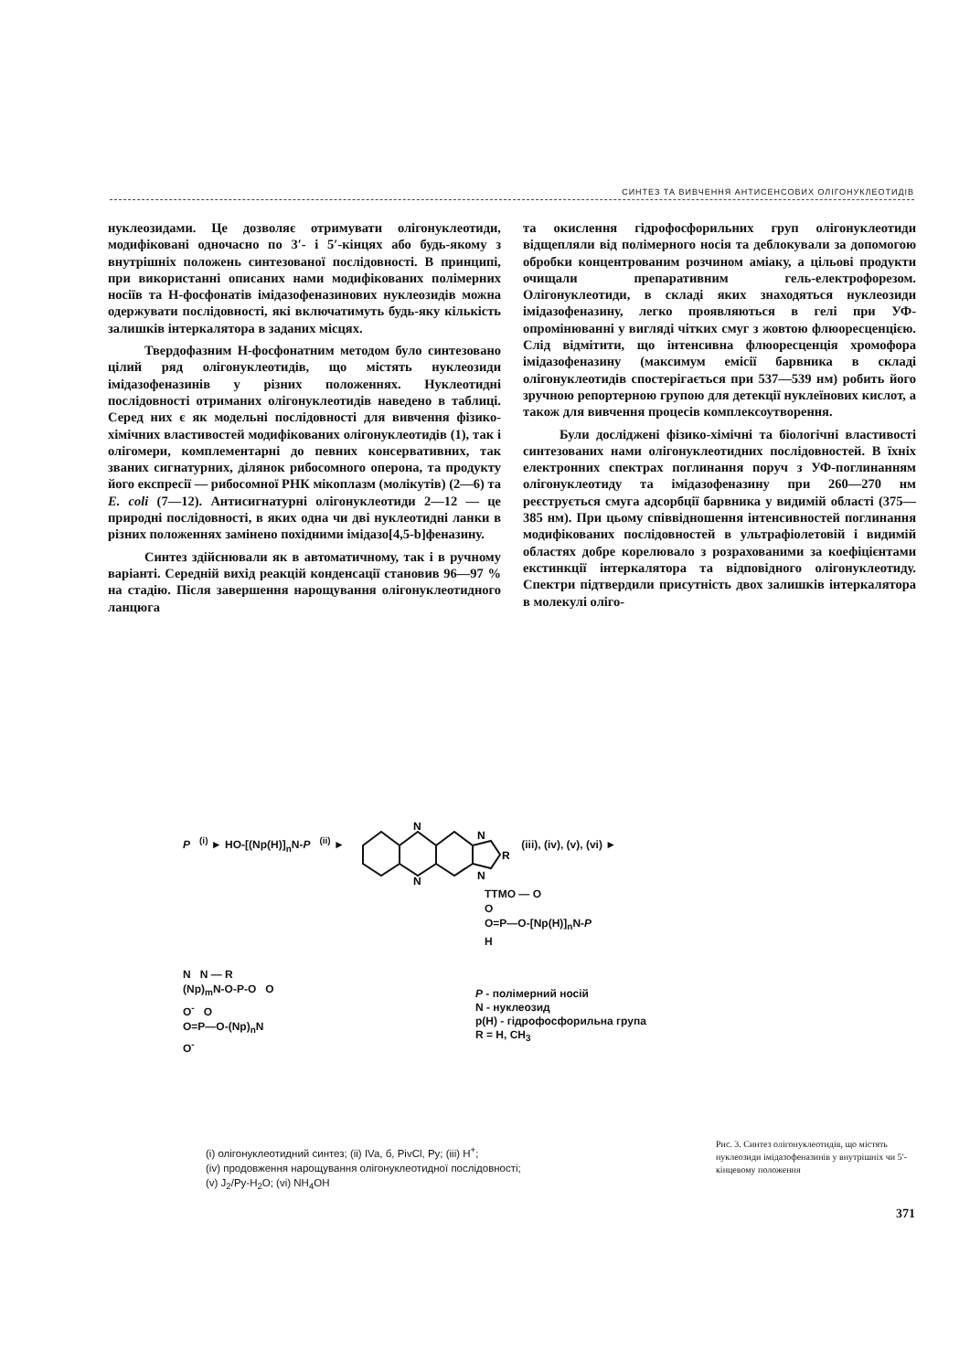СИНТЕЗ ТА ВИВЧЕННЯ АНТИСЕНСОВИХ ОЛІГОНУКЛЕОТИДІВ
нуклеозидами. Це дозволяє отримувати олігонуклеотиди, модифіковані одночасно по 3′- і 5′-кінцях або будь-якому з внутрішніх положень синтезованої послідовності. В принципі, при використанні описаних нами модифікованих полімерних носіїв та Н-фосфонатів імідазофеназинових нуклеозидів можна одержувати послідовності, які включатимуть будь-яку кількість залишків інтеркалятора в заданих місцях.
Твердофазним Н-фосфонатним методом було синтезовано цілий ряд олігонуклеотидів, що містять нуклеозиди імідазофеназинів у різних положеннях. Нуклеотидні послідовності отриманих олігонуклеотидів наведено в таблиці. Серед них є як модельні послідовності для вивчення фізико-хімічних властивостей модифікованих олігонуклеотидів (1), так і олігомери, комплементарні до певних консервативних, так званих сигнатурних, ділянок рибосомного оперона, та продукту його експресії — рибосомної РНК мікоплазм (молікутів) (2—6) та E. coli (7—12). Антисигнатурні олігонуклеотиди 2—12 — це природні послідовності, в яких одна чи дві нуклеотидні ланки в різних положеннях замінено похідними імідазо[4,5-b]феназину.
Синтез здійснювали як в автоматичному, так і в ручному варіанті. Середній вихід реакцій конденсації становив 96—97 % на стадію. Після завершення нарощування олігонуклеотидного ланцюга
та окислення гідрофосфорильних груп олігонуклеотиди відщепляли від полімерного носія та деблокували за допомогою обробки концентрованим розчином аміаку, а цільові продукти очищали препаративним гель-електрофорезом. Олігонуклеотиди, в складі яких знаходяться нуклеозиди імідазофеназину, легко проявляються в гелі при УФ-опромінюванні у вигляді чітких смуг з жовтою флюоресценцією. Слід відмітити, що інтенсивна флюоресценція хромофора імідазофеназину (максимум емісії барвника в складі олігонуклеотидів спостерігається при 537—539 нм) робить його зручною репортерною групою для детекції нуклеїнових кислот, а також для вивчення процесів комплексоутворення.
Були досліджені фізико-хімічні та біологічні властивості синтезованих нами олігонуклеотидних послідовностей. В їхніх електронних спектрах поглинання поруч з УФ-поглинанням олігонуклеотиду та імідазофеназину при 260—270 нм реєструється смуга адсорбції барвника у видимій області (375—385 нм). При цьому співвідношення інтенсивностей поглинання модифікованих послідовностей в ультрафіолетовій і видимій областях добре корелювало з розрахованими за коефіцієнтами екстинкції інтеркалятора та відповідного олігонуклеотиду. Спектри підтвердили присутність двох залишків інтеркалятора в молекулі оліго-
P <sup>(i)</sup> ► HO-[(Np(H)]<sub>n</sub>N-P <sup>(ii)</sup> ►
N
N
N
N
R
(iii), (iv), (v), (vi) ►
TTMO — O
O
O=P—O-[Np(H)]<sub>n</sub>N-P
H
N N — R
(Np)<sub>m</sub>N-O-P-O O
O<sup>-</sup> O
O=P—O-(Np)<sub>n</sub>N
O<sup>-</sup>
P - полімерний носій
N - нуклеозид
p(H) - гідрофосфорильна група
R = H, CH<sub>3</sub>
(i) олігонуклеотидний синтез; (ii) IVa, б, PivCl, Py; (iii) H<sup>+</sup>;
(iv) продовження нарощування олігонуклеотидної послідовності;
(v) J<sub>2</sub>/Py-H<sub>2</sub>O; (vi) NH<sub>4</sub>OH
Рис. 3. Синтез олігонуклеотидів, що містять нуклеозиди імідазофеназинів у внутрішніх чи 5′-кінцевому положення
371